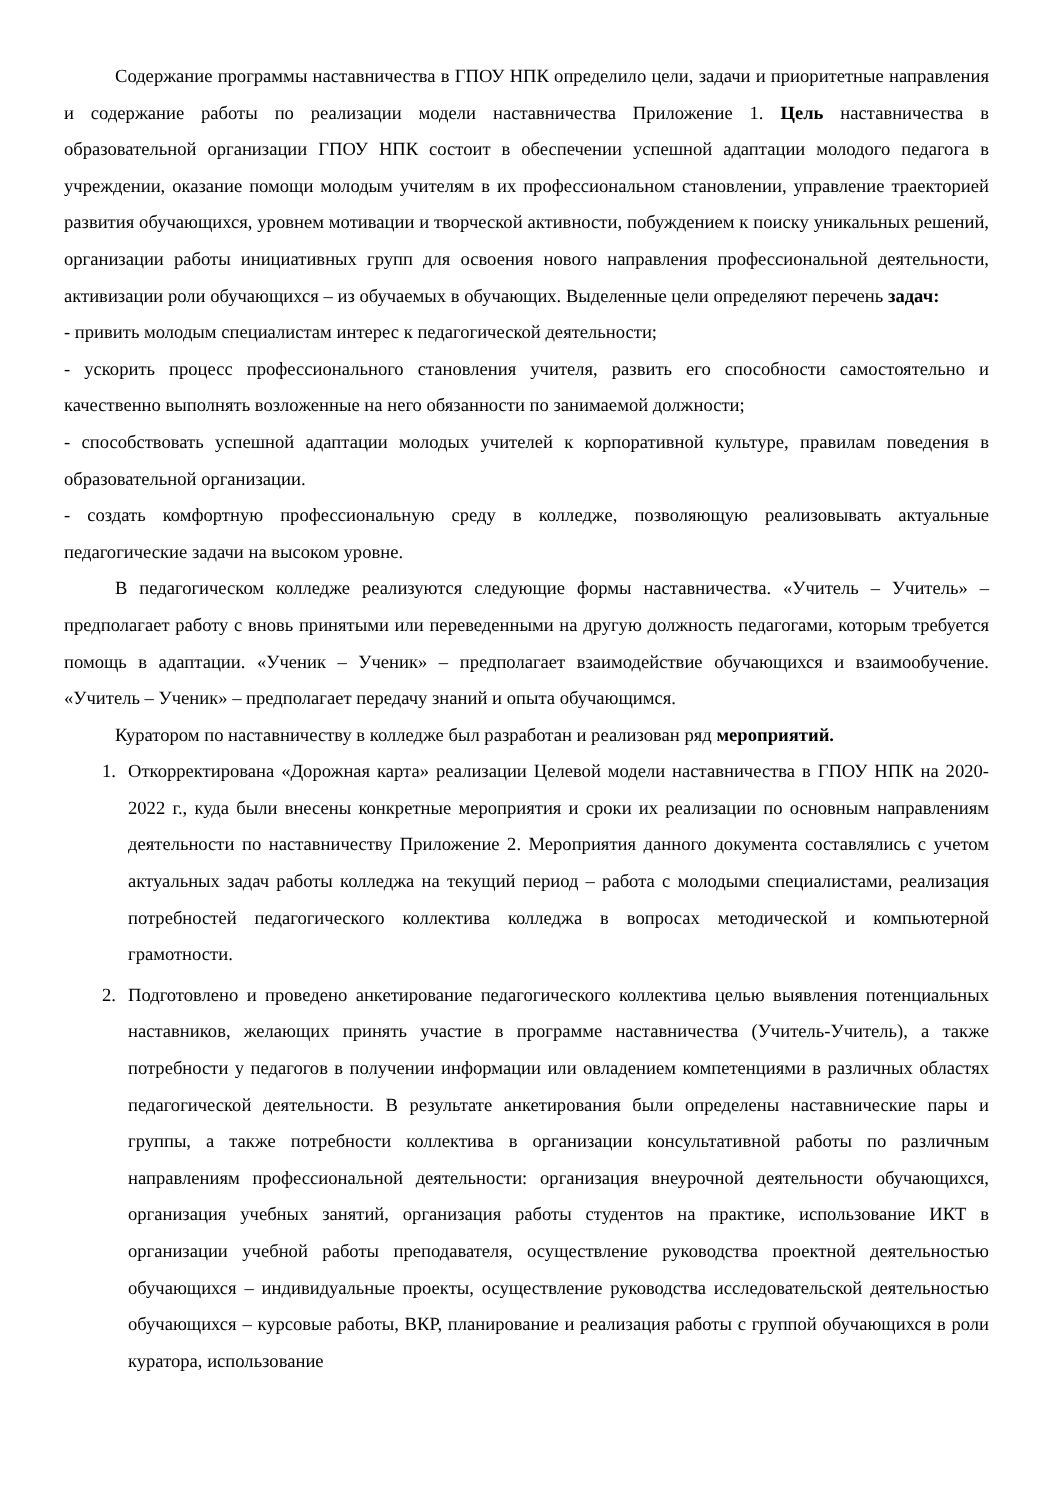Содержание программы наставничества в ГПОУ НПК определило цели, задачи и приоритетные направления и содержание работы по реализации модели наставничества Приложение 1. Цель наставничества в образовательной организации ГПОУ НПК состоит в обеспечении успешной адаптации молодого педагога в учреждении, оказание помощи молодым учителям в их профессиональном становлении, управление траекторией развития обучающихся, уровнем мотивации и творческой активности, побуждением к поиску уникальных решений, организации работы инициативных групп для освоения нового направления профессиональной деятельности, активизации роли обучающихся – из обучаемых в обучающих. Выделенные цели определяют перечень задач:
- привить молодым специалистам интерес к педагогической деятельности;
- ускорить процесс профессионального становления учителя, развить его способности самостоятельно и качественно выполнять возложенные на него обязанности по занимаемой должности;
- способствовать успешной адаптации молодых учителей к корпоративной культуре, правилам поведения в образовательной организации.
- создать комфортную профессиональную среду в колледже, позволяющую реализовывать актуальные педагогические задачи на высоком уровне.
В педагогическом колледже реализуются следующие формы наставничества. «Учитель – Учитель» – предполагает работу с вновь принятыми или переведенными на другую должность педагогами, которым требуется помощь в адаптации. «Ученик – Ученик» – предполагает взаимодействие обучающихся и взаимообучение. «Учитель – Ученик» – предполагает передачу знаний и опыта обучающимся.
Куратором по наставничеству в колледже был разработан и реализован ряд мероприятий.
1. Откорректирована «Дорожная карта» реализации Целевой модели наставничества в ГПОУ НПК на 2020-2022 г., куда были внесены конкретные мероприятия и сроки их реализации по основным направлениям деятельности по наставничеству Приложение 2. Мероприятия данного документа составлялись с учетом актуальных задач работы колледжа на текущий период – работа с молодыми специалистами, реализация потребностей педагогического коллектива колледжа в вопросах методической и компьютерной грамотности.
2. Подготовлено и проведено анкетирование педагогического коллектива целью выявления потенциальных наставников, желающих принять участие в программе наставничества (Учитель-Учитель), а также потребности у педагогов в получении информации или овладением компетенциями в различных областях педагогической деятельности. В результате анкетирования были определены наставнические пары и группы, а также потребности коллектива в организации консультативной работы по различным направлениям профессиональной деятельности: организация внеурочной деятельности обучающихся, организация учебных занятий, организация работы студентов на практике, использование ИКТ в организации учебной работы преподавателя, осуществление руководства проектной деятельностью обучающихся – индивидуальные проекты, осуществление руководства исследовательской деятельностью обучающихся – курсовые работы, ВКР, планирование и реализация работы с группой обучающихся в роли куратора, использование